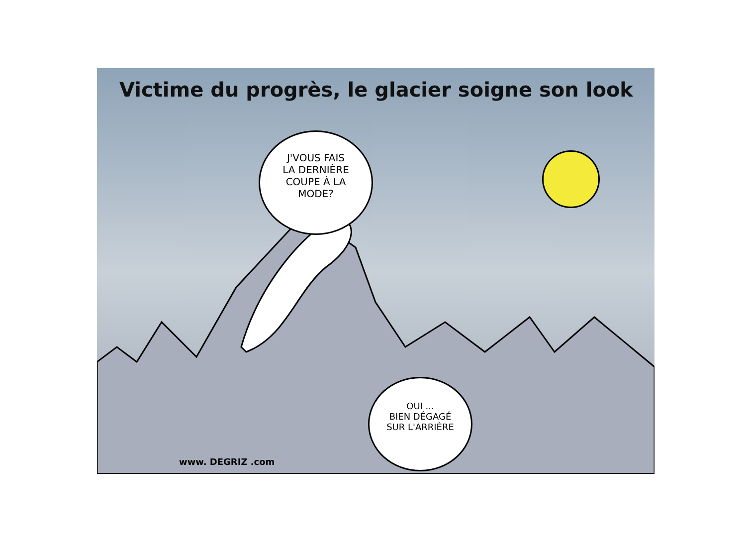Victime du progrès, le glacier soigne son look
J'VOUS FAIS
LA DERNIÈRE
COUPE À LA
MODE?
OUI ...
BIEN DÉGAGÉ
SUR L'ARRIÈRE
www. DEGRIZ .com